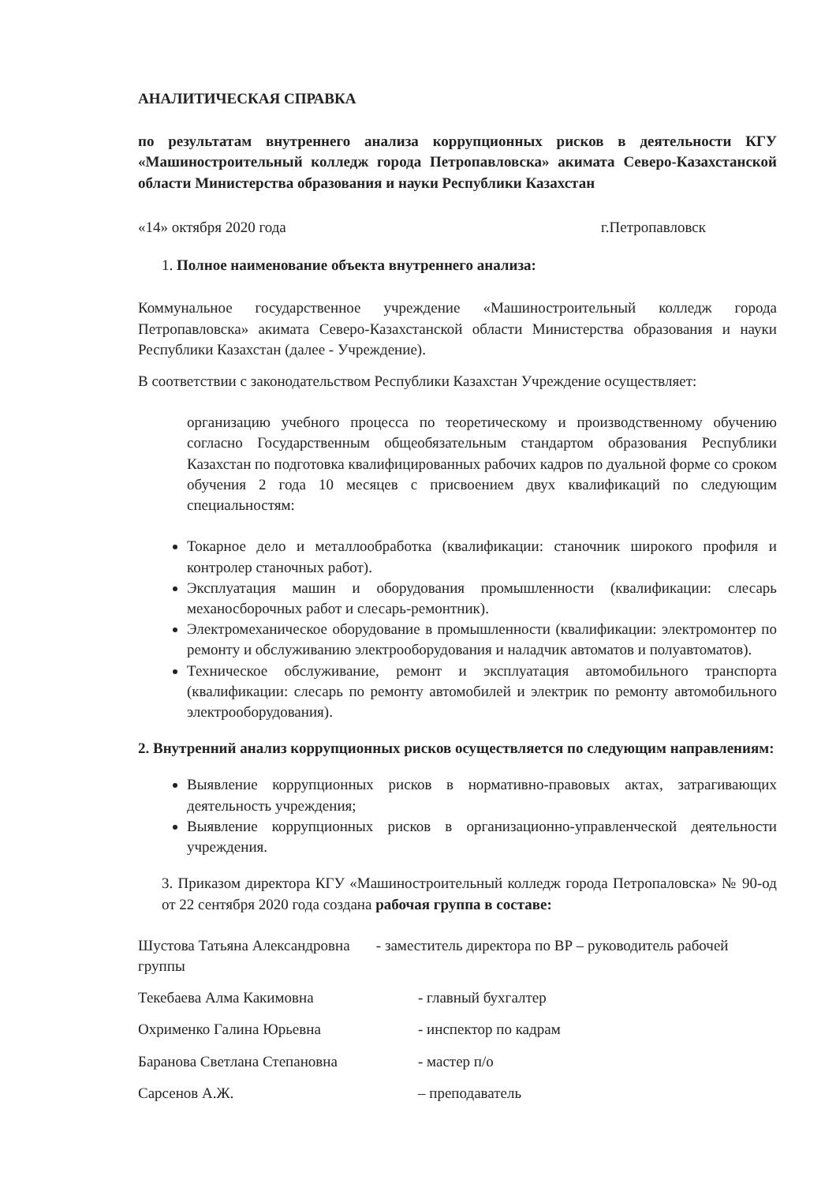АНАЛИТИЧЕСКАЯ СПРАВКА
по результатам внутреннего анализа коррупционных рисков в деятельности КГУ «Машиностроительный колледж города Петропавловска» акимата Северо-Казахстанской области Министерства образования и науки Республики Казахстан
«14» октября 2020 года г.Петропавловск
1. Полное наименование объекта внутреннего анализа:
Коммунальное государственное учреждение «Машиностроительный колледж города Петропавловска» акимата Северо-Казахстанской области Министерства образования и науки Республики Казахстан (далее - Учреждение).
В соответствии с законодательством Республики Казахстан Учреждение осуществляет:
организацию учебного процесса по теоретическому и производственному обучению согласно Государственным общеобязательным стандартом образования Республики Казахстан по подготовка квалифицированных рабочих кадров по дуальной форме со сроком обучения 2 года 10 месяцев с присвоением двух квалификаций по следующим специальностям:
Токарное дело и металлообработка (квалификации: станочник широкого профиля и контролер станочных работ).
Эксплуатация машин и оборудования промышленности (квалификации: слесарь механосборочных работ и слесарь-ремонтник).
Электромеханическое оборудование в промышленности (квалификации: электромонтер по ремонту и обслуживанию электрооборудования и наладчик автоматов и полуавтоматов).
Техническое обслуживание, ремонт и эксплуатация автомобильного транспорта (квалификации: слесарь по ремонту автомобилей и электрик по ремонту автомобильного электрооборудования).
2. Внутренний анализ коррупционных рисков осуществляется по следующим направлениям:
Выявление коррупционных рисков в нормативно-правовых актах, затрагивающих деятельность учреждения;
Выявление коррупционных рисков в организационно-управленческой деятельности учреждения.
3. Приказом директора КГУ «Машиностроительный колледж города Петропаловска» № 90-од от 22 сентября 2020 года создана рабочая группа в составе:
Шустова Татьяна Александровна - заместитель директора по ВР – руководитель рабочей группы
Текебаева Алма Какимовна - главный бухгалтер
Охрименко Галина Юрьевна - инспектор по кадрам
Баранова Светлана Степановна - мастер п/о
Сарсенов А.Ж. – преподаватель